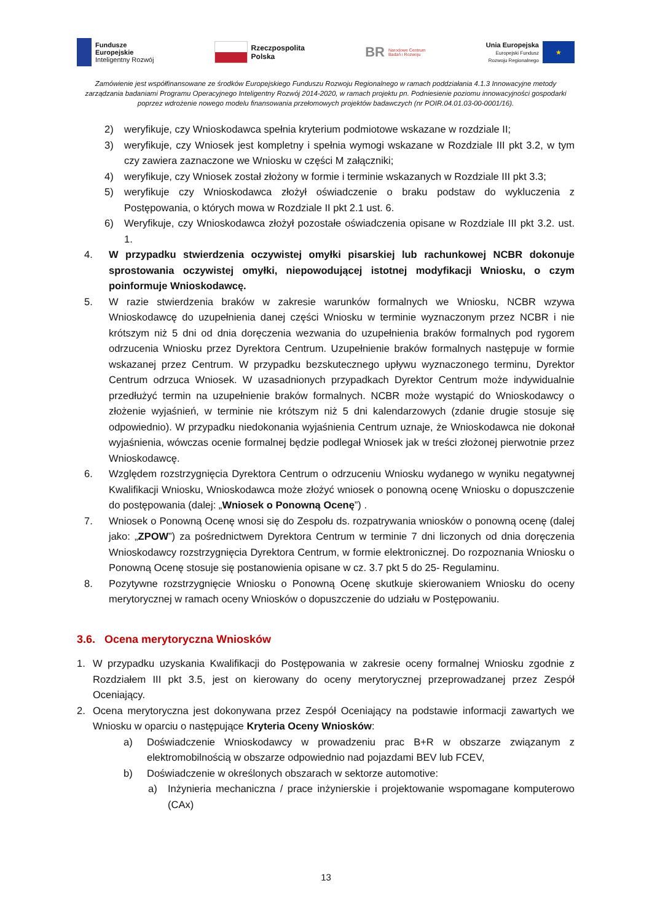Fundusze
Europejskie
Inteligentny Rozwój
Rzeczpospolita
Polska
BR Narodowe Centrum
Badań i Rozwoju
Unia Europejska
Europejski Fundusz
Rozwoju Regionalnego
★
Zamówienie jest współfinansowane ze środków Europejskiego Funduszu Rozwoju Regionalnego w ramach poddziałania 4.1.3 Innowacyjne metody zarządzania badaniami Programu Operacyjnego Inteligentny Rozwój 2014-2020, w ramach projektu pn. Podniesienie poziomu innowacyjności gospodarki poprzez wdrożenie nowego modelu finansowania przełomowych projektów badawczych (nr POIR.04.01.03-00-0001/16).
2) weryfikuje, czy Wnioskodawca spełnia kryterium podmiotowe wskazane w rozdziale II;
3) weryfikuje, czy Wniosek jest kompletny i spełnia wymogi wskazane w Rozdziale III pkt 3.2, w tym czy zawiera zaznaczone we Wniosku w części M załączniki;
4) weryfikuje, czy Wniosek został złożony w formie i terminie wskazanych w Rozdziale III pkt 3.3;
5) weryfikuje czy Wnioskodawca złożył oświadczenie o braku podstaw do wykluczenia z Postępowania, o których mowa w Rozdziale II pkt 2.1 ust. 6.
6) Weryfikuje, czy Wnioskodawca złożył pozostałe oświadczenia opisane w Rozdziale III pkt 3.2. ust. 1.
4. W przypadku stwierdzenia oczywistej omyłki pisarskiej lub rachunkowej NCBR dokonuje sprostowania oczywistej omyłki, niepowodującej istotnej modyfikacji Wniosku, o czym poinformuje Wnioskodawcę.
5. W razie stwierdzenia braków w zakresie warunków formalnych we Wniosku, NCBR wzywa Wnioskodawcę do uzupełnienia danej części Wniosku w terminie wyznaczonym przez NCBR i nie krótszym niż 5 dni od dnia doręczenia wezwania do uzupełnienia braków formalnych pod rygorem odrzucenia Wniosku przez Dyrektora Centrum. Uzupełnienie braków formalnych następuje w formie wskazanej przez Centrum. W przypadku bezskutecznego upływu wyznaczonego terminu, Dyrektor Centrum odrzuca Wniosek. W uzasadnionych przypadkach Dyrektor Centrum może indywidualnie przedłużyć termin na uzupełnienie braków formalnych. NCBR może wystąpić do Wnioskodawcy o złożenie wyjaśnień, w terminie nie krótszym niż 5 dni kalendarzowych (zdanie drugie stosuje się odpowiednio). W przypadku niedokonania wyjaśnienia Centrum uznaje, że Wnioskodawca nie dokonał wyjaśnienia, wówczas ocenie formalnej będzie podlegał Wniosek jak w treści złożonej pierwotnie przez Wnioskodawcę.
6. Względem rozstrzygnięcia Dyrektora Centrum o odrzuceniu Wniosku wydanego w wyniku negatywnej Kwalifikacji Wniosku, Wnioskodawca może złożyć wniosek o ponowną ocenę Wniosku o dopuszczenie do postępowania (dalej: „Wniosek o Ponowną Ocenę”) .
7. Wniosek o Ponowną Ocenę wnosi się do Zespołu ds. rozpatrywania wniosków o ponowną ocenę (dalej jako: „ZPOW”) za pośrednictwem Dyrektora Centrum w terminie 7 dni liczonych od dnia doręczenia Wnioskodawcy rozstrzygnięcia Dyrektora Centrum, w formie elektronicznej. Do rozpoznania Wniosku o Ponowną Ocenę stosuje się postanowienia opisane w cz. 3.7 pkt 5 do 25- Regulaminu.
8. Pozytywne rozstrzygnięcie Wniosku o Ponowną Ocenę skutkuje skierowaniem Wniosku do oceny merytorycznej w ramach oceny Wniosków o dopuszczenie do udziału w Postępowaniu.
3.6. Ocena merytoryczna Wniosków
1. W przypadku uzyskania Kwalifikacji do Postępowania w zakresie oceny formalnej Wniosku zgodnie z Rozdziałem III pkt 3.5, jest on kierowany do oceny merytorycznej przeprowadzanej przez Zespół Oceniający.
2. Ocena merytoryczna jest dokonywana przez Zespół Oceniający na podstawie informacji zawartych we Wniosku w oparciu o następujące Kryteria Oceny Wniosków:
a) Doświadczenie Wnioskodawcy w prowadzeniu prac B+R w obszarze związanym z elektromobilnością w obszarze odpowiednio nad pojazdami BEV lub FCEV,
b) Doświadczenie w określonych obszarach w sektorze automotive:
a) Inżynieria mechaniczna / prace inżynierskie i projektowanie wspomagane komputerowo (CAx)
13